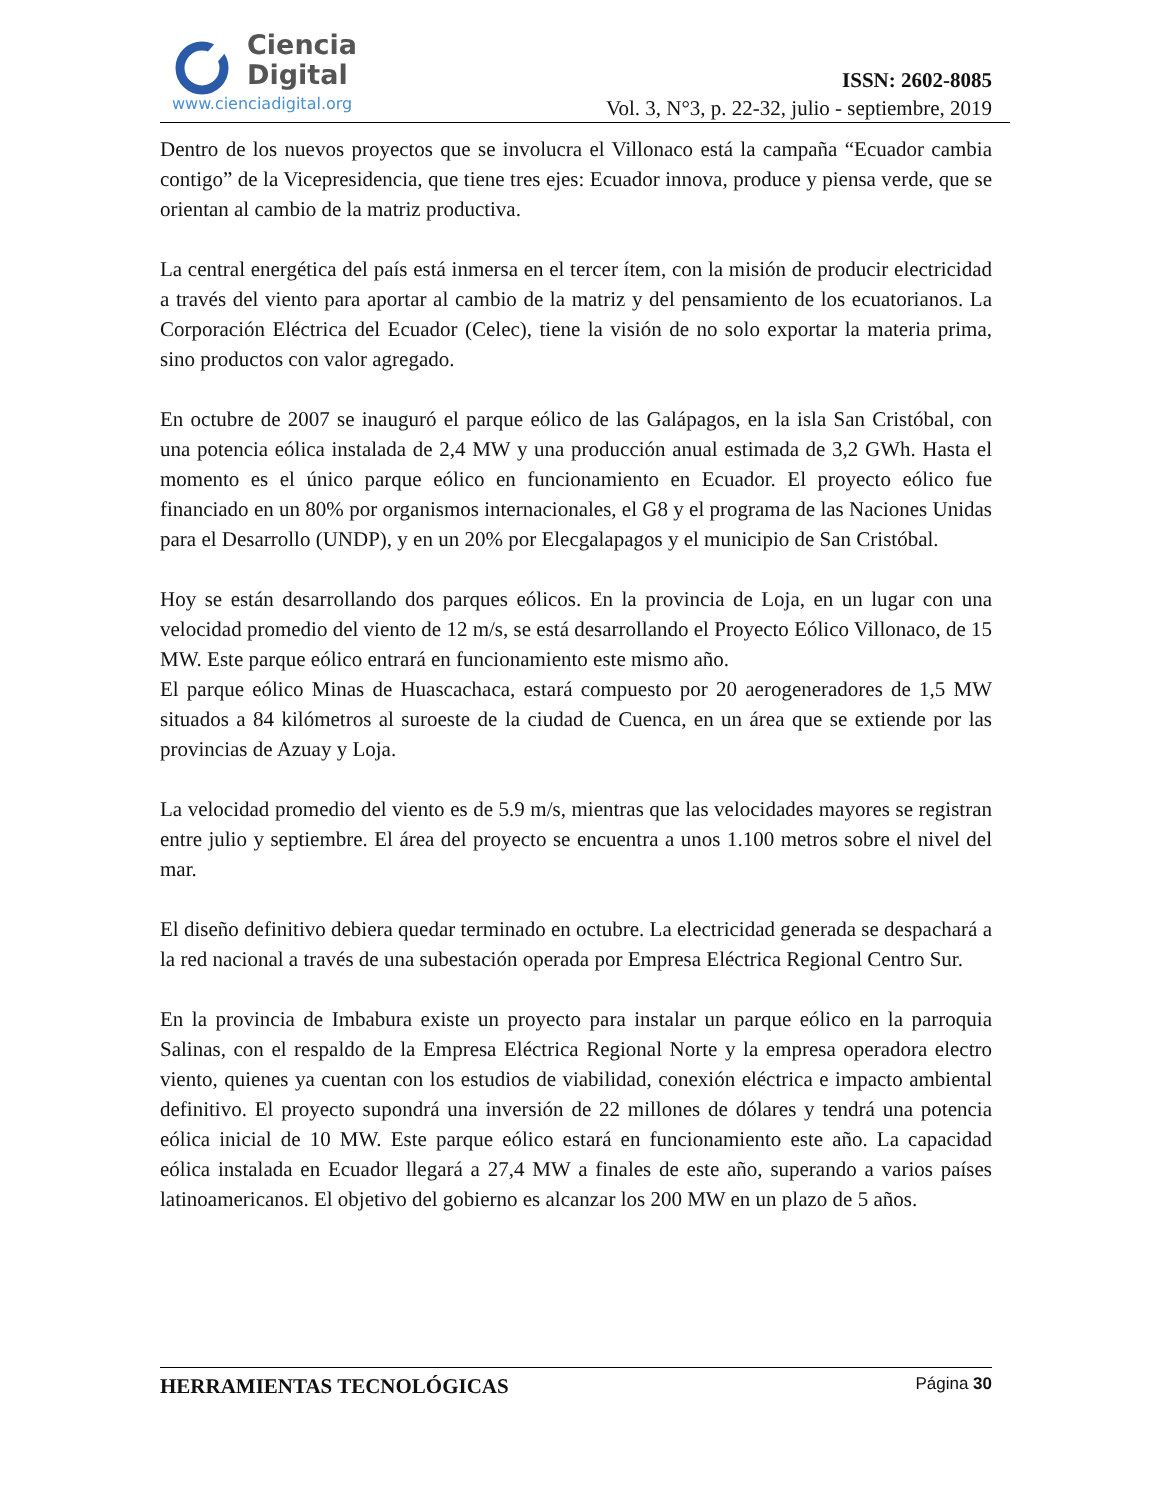Ciencia
Digital
www.cienciadigital.org
ISSN: 2602-8085
Vol. 3, N°3, p. 22-32, julio - septiembre, 2019
Dentro de los nuevos proyectos que se involucra el Villonaco está la campaña “Ecuador cambia contigo” de la Vicepresidencia, que tiene tres ejes: Ecuador innova, produce y piensa verde, que se orientan al cambio de la matriz productiva.
La central energética del país está inmersa en el tercer ítem, con la misión de producir electricidad a través del viento para aportar al cambio de la matriz y del pensamiento de los ecuatorianos. La Corporación Eléctrica del Ecuador (Celec), tiene la visión de no solo exportar la materia prima, sino productos con valor agregado.
En octubre de 2007 se inauguró el parque eólico de las Galápagos, en la isla San Cristóbal, con una potencia eólica instalada de 2,4 MW y una producción anual estimada de 3,2 GWh. Hasta el momento es el único parque eólico en funcionamiento en Ecuador. El proyecto eólico fue financiado en un 80% por organismos internacionales, el G8 y el programa de las Naciones Unidas para el Desarrollo (UNDP), y en un 20% por Elecgalapagos y el municipio de San Cristóbal.
Hoy se están desarrollando dos parques eólicos. En la provincia de Loja, en un lugar con una velocidad promedio del viento de 12 m/s, se está desarrollando el Proyecto Eólico Villonaco, de 15 MW. Este parque eólico entrará en funcionamiento este mismo año.
El parque eólico Minas de Huascachaca, estará compuesto por 20 aerogeneradores de 1,5 MW situados a 84 kilómetros al suroeste de la ciudad de Cuenca, en un área que se extiende por las provincias de Azuay y Loja.
La velocidad promedio del viento es de 5.9 m/s, mientras que las velocidades mayores se registran entre julio y septiembre. El área del proyecto se encuentra a unos 1.100 metros sobre el nivel del mar.
El diseño definitivo debiera quedar terminado en octubre. La electricidad generada se despachará a la red nacional a través de una subestación operada por Empresa Eléctrica Regional Centro Sur.
En la provincia de Imbabura existe un proyecto para instalar un parque eólico en la parroquia Salinas, con el respaldo de la Empresa Eléctrica Regional Norte y la empresa operadora electro viento, quienes ya cuentan con los estudios de viabilidad, conexión eléctrica e impacto ambiental definitivo. El proyecto supondrá una inversión de 22 millones de dólares y tendrá una potencia eólica inicial de 10 MW. Este parque eólico estará en funcionamiento este año. La capacidad eólica instalada en Ecuador llegará a 27,4 MW a finales de este año, superando a varios países latinoamericanos. El objetivo del gobierno es alcanzar los 200 MW en un plazo de 5 años.
HERRAMIENTAS TECNOLÓGICAS Página 30